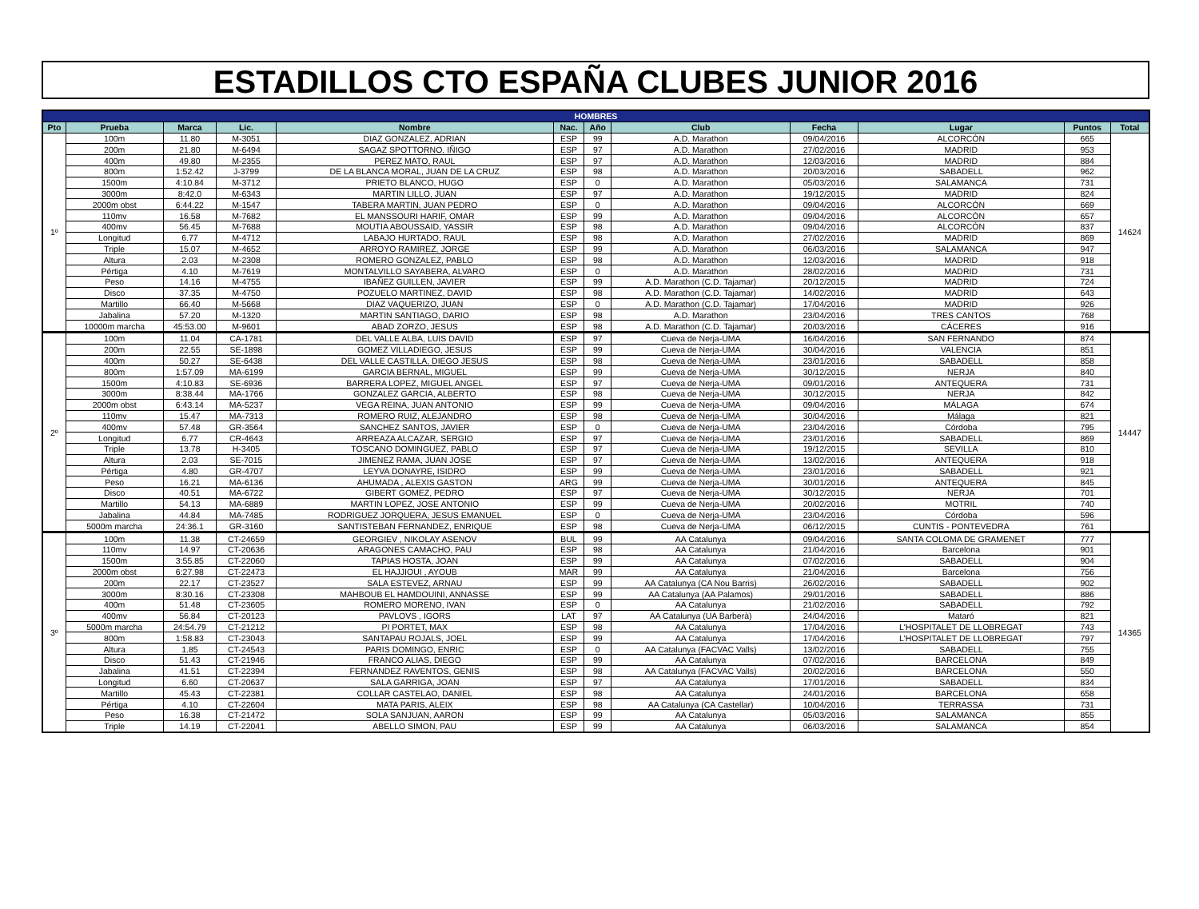ESTADILLOS CTO ESPAÑA CLUBES JUNIOR 2016
| HOMBRES | | | | | | | | | | | |
| --- | --- | --- | --- | --- | --- | --- | --- | --- | --- | --- | --- |
| Pto | Prueba | Marca | Lic. | Nombre | Nac. | Año | Club | Fecha | Lugar | Puntos | Total |
| 1º | 100m | 11.80 | M-3051 | DIAZ GONZALEZ, ADRIAN | ESP | 99 | A.D. Marathon | 09/04/2016 | ALCORCÓN | 665 | 14624 |
| | 200m | 21.80 | M-6494 | SAGAZ SPOTTORNO, IÑIGO | ESP | 97 | A.D. Marathon | 27/02/2016 | MADRID | 953 | |
| | 400m | 49.80 | M-2355 | PEREZ MATO, RAUL | ESP | 97 | A.D. Marathon | 12/03/2016 | MADRID | 884 | |
| | 800m | 1:52.42 | J-3799 | DE LA BLANCA MORAL, JUAN DE LA CRUZ | ESP | 98 | A.D. Marathon | 20/03/2016 | SABADELL | 962 | |
| | 1500m | 4:10.84 | M-3712 | PRIETO BLANCO, HUGO | ESP | 0 | A.D. Marathon | 05/03/2016 | SALAMANCA | 731 | |
| | 3000m | 8:42.0 | M-6343 | MARTIN LILLO, JUAN | ESP | 97 | A.D. Marathon | 19/12/2015 | MADRID | 824 | |
| | 2000m obst | 6:44.22 | M-1547 | TABERA MARTIN, JUAN PEDRO | ESP | 0 | A.D. Marathon | 09/04/2016 | ALCORCÓN | 669 | |
| | 110mv | 16.58 | M-7682 | EL MANSSOURI HARIF, OMAR | ESP | 99 | A.D. Marathon | 09/04/2016 | ALCORCÓN | 657 | |
| | 400mv | 56.45 | M-7688 | MOUTIA ABOUSSAID, YASSIR | ESP | 98 | A.D. Marathon | 09/04/2016 | ALCORCÓN | 837 | |
| | Longitud | 6.77 | M-4712 | LABAJO HURTADO, RAUL | ESP | 98 | A.D. Marathon | 27/02/2016 | MADRID | 869 | |
| | Triple | 15.07 | M-4652 | ARROYO RAMIREZ, JORGE | ESP | 99 | A.D. Marathon | 06/03/2016 | SALAMANCA | 947 | |
| | Altura | 2.03 | M-2308 | ROMERO GONZALEZ, PABLO | ESP | 98 | A.D. Marathon | 12/03/2016 | MADRID | 918 | |
| | Pértiga | 4.10 | M-7619 | MONTALVILLO SAYABERA, ALVARO | ESP | 0 | A.D. Marathon | 28/02/2016 | MADRID | 731 | |
| | Peso | 14.16 | M-4755 | IBAÑEZ GUILLEN, JAVIER | ESP | 99 | A.D. Marathon (C.D. Tajamar) | 20/12/2015 | MADRID | 724 | |
| | Disco | 37.35 | M-4750 | POZUELO MARTINEZ, DAVID | ESP | 98 | A.D. Marathon (C.D. Tajamar) | 14/02/2016 | MADRID | 643 | |
| | Martillo | 66.40 | M-5668 | DIAZ VAQUERIZO, JUAN | ESP | 0 | A.D. Marathon (C.D. Tajamar) | 17/04/2016 | MADRID | 926 | |
| | Jabalina | 57.20 | M-1320 | MARTIN SANTIAGO, DARIO | ESP | 98 | A.D. Marathon | 23/04/2016 | TRES CANTOS | 768 | |
| | 10000m marcha | 45:53.00 | M-9601 | ABAD ZORZO, JESUS | ESP | 98 | A.D. Marathon (C.D. Tajamar) | 20/03/2016 | CÁCERES | 916 | |
| 2º | 100m | 11.04 | CA-1781 | DEL VALLE ALBA, LUIS DAVID | ESP | 97 | Cueva de Nerja-UMA | 16/04/2016 | SAN FERNANDO | 874 | 14447 |
| | 200m | 22.55 | SE-1898 | GOMEZ VILLADIEGO, JESUS | ESP | 99 | Cueva de Nerja-UMA | 30/04/2016 | VALENCIA | 851 | |
| | 400m | 50.27 | SE-6438 | DEL VALLE CASTILLA, DIEGO JESUS | ESP | 98 | Cueva de Nerja-UMA | 23/01/2016 | SABADELL | 858 | |
| | 800m | 1:57.09 | MA-6199 | GARCIA BERNAL, MIGUEL | ESP | 99 | Cueva de Nerja-UMA | 30/12/2015 | NERJA | 840 | |
| | 1500m | 4:10.83 | SE-6936 | BARRERA LOPEZ, MIGUEL ANGEL | ESP | 97 | Cueva de Nerja-UMA | 09/01/2016 | ANTEQUERA | 731 | |
| | 3000m | 8:38.44 | MA-1766 | GONZALEZ GARCIA, ALBERTO | ESP | 98 | Cueva de Nerja-UMA | 30/12/2015 | NERJA | 842 | |
| | 2000m obst | 6:43.14 | MA-5237 | VEGA REINA, JUAN ANTONIO | ESP | 99 | Cueva de Nerja-UMA | 09/04/2016 | MÁLAGA | 674 | |
| | 110mv | 15.47 | MA-7313 | ROMERO RUIZ, ALEJANDRO | ESP | 98 | Cueva de Nerja-UMA | 30/04/2016 | Málaga | 821 | |
| | 400mv | 57.48 | GR-3564 | SANCHEZ SANTOS, JAVIER | ESP | 0 | Cueva de Nerja-UMA | 23/04/2016 | Córdoba | 795 | |
| | Longitud | 6.77 | CR-4643 | ARREAZA ALCAZAR, SERGIO | ESP | 97 | Cueva de Nerja-UMA | 23/01/2016 | SABADELL | 869 | |
| | Triple | 13.78 | H-3405 | TOSCANO DOMINGUEZ, PABLO | ESP | 97 | Cueva de Nerja-UMA | 19/12/2015 | SEVILLA | 810 | |
| | Altura | 2.03 | SE-7015 | JIMENEZ RAMA, JUAN JOSE | ESP | 97 | Cueva de Nerja-UMA | 13/02/2016 | ANTEQUERA | 918 | |
| | Pértiga | 4.80 | GR-4707 | LEYVA DONAYRE, ISIDRO | ESP | 99 | Cueva de Nerja-UMA | 23/01/2016 | SABADELL | 921 | |
| | Peso | 16.21 | MA-6136 | AHUMADA , ALEXIS GASTON | ARG | 99 | Cueva de Nerja-UMA | 30/01/2016 | ANTEQUERA | 845 | |
| | Disco | 40.51 | MA-6722 | GIBERT GOMEZ, PEDRO | ESP | 97 | Cueva de Nerja-UMA | 30/12/2015 | NERJA | 701 | |
| | Martillo | 54.13 | MA-6889 | MARTIN LOPEZ, JOSE ANTONIO | ESP | 99 | Cueva de Nerja-UMA | 20/02/2016 | MOTRIL | 740 | |
| | Jabalina | 44.84 | MA-7485 | RODRIGUEZ JORQUERA, JESUS EMANUEL | ESP | 0 | Cueva de Nerja-UMA | 23/04/2016 | Córdoba | 596 | |
| | 5000m marcha | 24:36.1 | GR-3160 | SANTISTEBAN FERNANDEZ, ENRIQUE | ESP | 98 | Cueva de Nerja-UMA | 06/12/2015 | CUNTIS - PONTEVEDRA | 761 | |
| 3º | 100m | 11.38 | CT-24659 | GEORGIEV , NIKOLAY ASENOV | BUL | 99 | AA Catalunya | 09/04/2016 | SANTA COLOMA DE GRAMENET | 777 | 14365 |
| | 110mv | 14.97 | CT-20636 | ARAGONES CAMACHO, PAU | ESP | 98 | AA Catalunya | 21/04/2016 | Barcelona | 901 | |
| | 1500m | 3:55.85 | CT-22060 | TAPIAS HOSTA, JOAN | ESP | 99 | AA Catalunya | 07/02/2016 | SABADELL | 904 | |
| | 2000m obst | 6:27.98 | CT-22473 | EL HAJJIOUI , AYOUB | MAR | 99 | AA Catalunya | 21/04/2016 | Barcelona | 756 | |
| | 200m | 22.17 | CT-23527 | SALA ESTEVEZ, ARNAU | ESP | 99 | AA Catalunya (CA Nou Barris) | 26/02/2016 | SABADELL | 902 | |
| | 3000m | 8:30.16 | CT-23308 | MAHBOUB EL HAMDOUINI, ANNASSE | ESP | 99 | AA Catalunya (AA Palamos) | 29/01/2016 | SABADELL | 886 | |
| | 400m | 51.48 | CT-23605 | ROMERO MORENO, IVAN | ESP | 0 | AA Catalunya | 21/02/2016 | SABADELL | 792 | |
| | 400mv | 56.84 | CT-20123 | PAVLOVS , IGORS | LAT | 97 | AA Catalunya (UA Barberà) | 24/04/2016 | Mataró | 821 | |
| | 5000m marcha | 24:54.79 | CT-21212 | PI PORTET, MAX | ESP | 98 | AA Catalunya | 17/04/2016 | L'HOSPITALET DE LLOBREGAT | 743 | |
| | 800m | 1:58.83 | CT-23043 | SANTAPAU ROJALS, JOEL | ESP | 99 | AA Catalunya | 17/04/2016 | L'HOSPITALET DE LLOBREGAT | 797 | |
| | Altura | 1.85 | CT-24543 | PARIS DOMINGO, ENRIC | ESP | 0 | AA Catalunya (FACVAC Valls) | 13/02/2016 | SABADELL | 755 | |
| | Disco | 51.43 | CT-21946 | FRANCO ALIAS, DIEGO | ESP | 99 | AA Catalunya | 07/02/2016 | BARCELONA | 849 | |
| | Jabalina | 41.51 | CT-22394 | FERNANDEZ RAVENTOS, GENIS | ESP | 98 | AA Catalunya (FACVAC Valls) | 20/02/2016 | BARCELONA | 550 | |
| | Longitud | 6.60 | CT-20637 | SALA GARRIGA, JOAN | ESP | 97 | AA Catalunya | 17/01/2016 | SABADELL | 834 | |
| | Martillo | 45.43 | CT-22381 | COLLAR CASTELAO, DANIEL | ESP | 98 | AA Catalunya | 24/01/2016 | BARCELONA | 658 | |
| | Pértiga | 4.10 | CT-22604 | MATA PARIS, ALEIX | ESP | 98 | AA Catalunya (CA Castellar) | 10/04/2016 | TERRASSA | 731 | |
| | Peso | 16.38 | CT-21472 | SOLA SANJUAN, AARON | ESP | 99 | AA Catalunya | 05/03/2016 | SALAMANCA | 855 | |
| | Triple | 14.19 | CT-22041 | ABELLO SIMON, PAU | ESP | 99 | AA Catalunya | 06/03/2016 | SALAMANCA | 854 | |